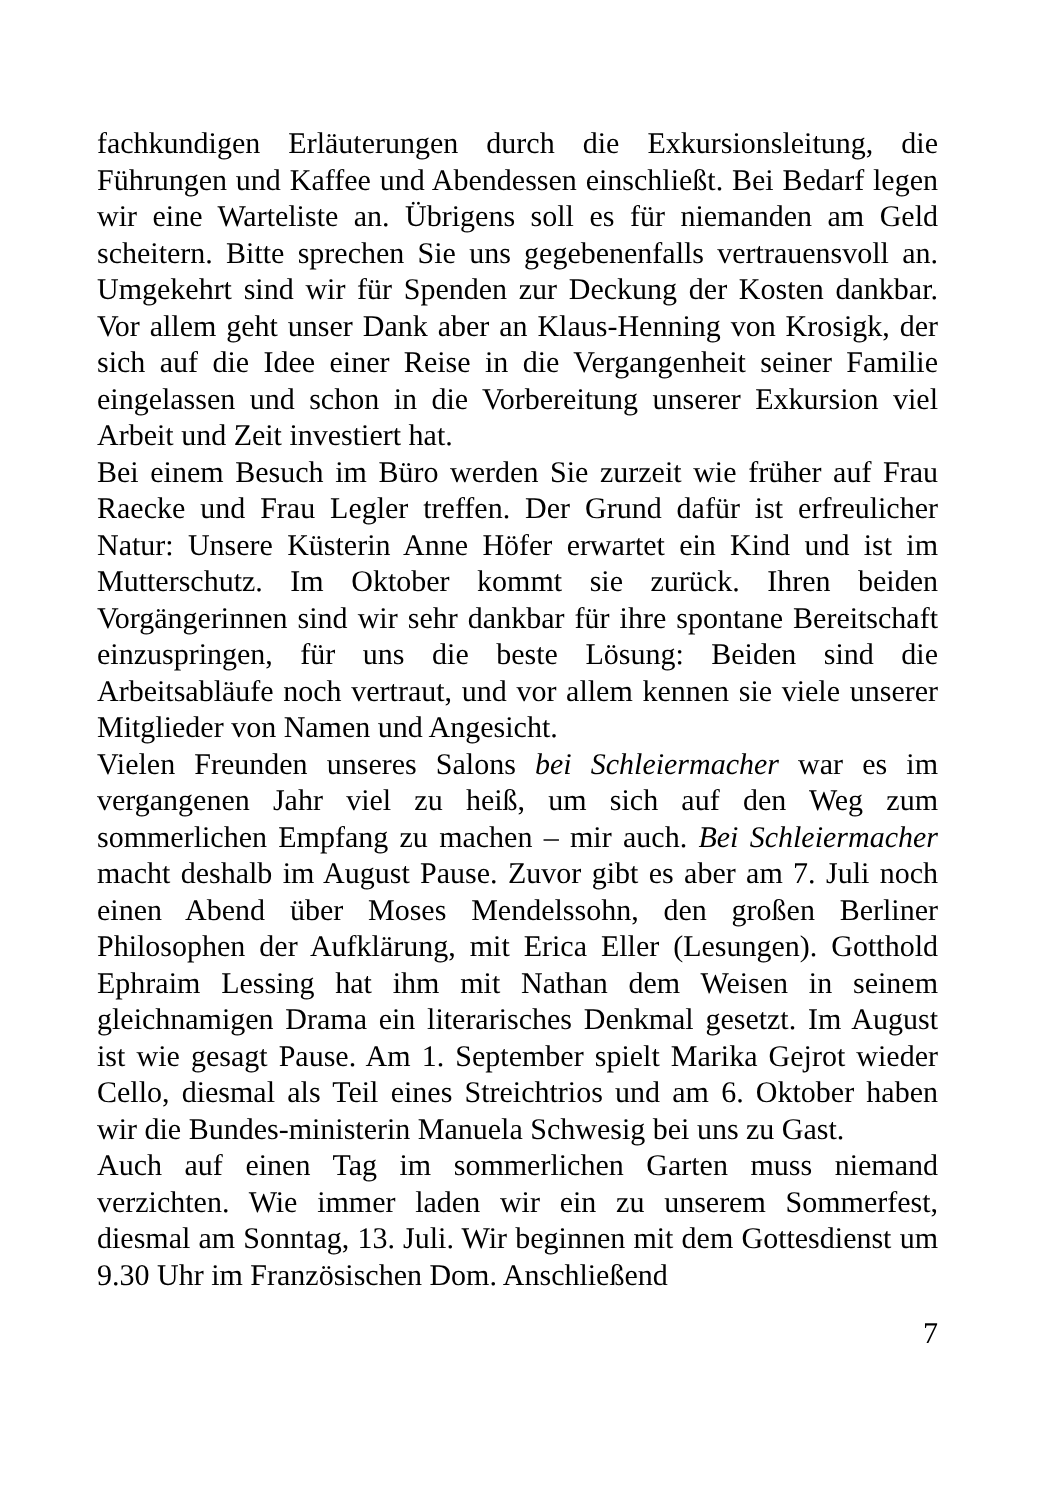fachkundigen Erläuterungen durch die Exkursionsleitung, die Führungen und Kaffee und Abendessen einschließt. Bei Bedarf legen wir eine Warteliste an. Übrigens soll es für niemanden am Geld scheitern. Bitte sprechen Sie uns gegebenenfalls vertrauensvoll an. Umgekehrt sind wir für Spenden zur Deckung der Kosten dankbar. Vor allem geht unser Dank aber an Klaus-Henning von Krosigk, der sich auf die Idee einer Reise in die Vergangenheit seiner Familie eingelassen und schon in die Vorbereitung unserer Exkursion viel Arbeit und Zeit investiert hat.
Bei einem Besuch im Büro werden Sie zurzeit wie früher auf Frau Raecke und Frau Legler treffen. Der Grund dafür ist erfreulicher Natur: Unsere Küsterin Anne Höfer erwartet ein Kind und ist im Mutterschutz. Im Oktober kommt sie zurück. Ihren beiden Vorgängerinnen sind wir sehr dankbar für ihre spontane Bereitschaft einzuspringen, für uns die beste Lösung: Beiden sind die Arbeitsabläufe noch vertraut, und vor allem kennen sie viele unserer Mitglieder von Namen und Angesicht.
Vielen Freunden unseres Salons bei Schleiermacher war es im vergangenen Jahr viel zu heiß, um sich auf den Weg zum sommerlichen Empfang zu machen – mir auch. Bei Schleiermacher macht deshalb im August Pause. Zuvor gibt es aber am 7. Juli noch einen Abend über Moses Mendelssohn, den großen Berliner Philosophen der Aufklärung, mit Erica Eller (Lesungen). Gotthold Ephraim Lessing hat ihm mit Nathan dem Weisen in seinem gleichnamigen Drama ein literarisches Denkmal gesetzt. Im August ist wie gesagt Pause. Am 1. September spielt Marika Gejrot wieder Cello, diesmal als Teil eines Streichtrios und am 6. Oktober haben wir die Bundes-ministerin Manuela Schwesig bei uns zu Gast.
Auch auf einen Tag im sommerlichen Garten muss niemand verzichten. Wie immer laden wir ein zu unserem Sommerfest, diesmal am Sonntag, 13. Juli. Wir beginnen mit dem Gottesdienst um 9.30 Uhr im Französischen Dom. Anschließend
7